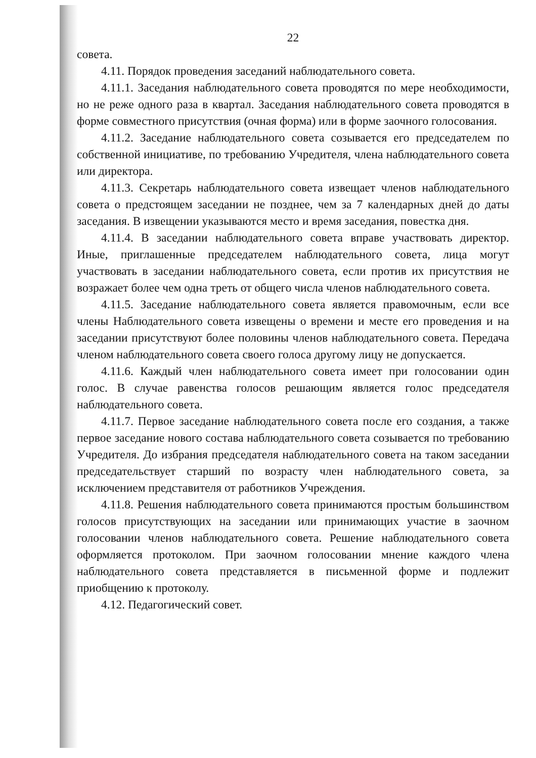22
совета.
4.11. Порядок проведения заседаний наблюдательного совета.
4.11.1. Заседания наблюдательного совета проводятся по мере необходимости, но не реже одного раза в квартал. Заседания наблюдательного совета проводятся в форме совместного присутствия (очная форма) или в форме заочного голосования.
4.11.2. Заседание наблюдательного совета созывается его председателем по собственной инициативе, по требованию Учредителя, члена наблюдательного совета или директора.
4.11.3. Секретарь наблюдательного совета извещает членов наблюдательного совета о предстоящем заседании не позднее, чем за 7 календарных дней до даты заседания. В извещении указываются место и время заседания, повестка дня.
4.11.4. В заседании наблюдательного совета вправе участвовать директор. Иные, приглашенные председателем наблюдательного совета, лица могут участвовать в заседании наблюдательного совета, если против их присутствия не возражает более чем одна треть от общего числа членов наблюдательного совета.
4.11.5. Заседание наблюдательного совета является правомочным, если все члены Наблюдательного совета извещены о времени и месте его проведения и на заседании присутствуют более половины членов наблюдательного совета. Передача членом наблюдательного совета своего голоса другому лицу не допускается.
4.11.6. Каждый член наблюдательного совета имеет при голосовании один голос. В случае равенства голосов решающим является голос председателя наблюдательного совета.
4.11.7. Первое заседание наблюдательного совета после его создания, а также первое заседание нового состава наблюдательного совета созывается по требованию Учредителя. До избрания председателя наблюдательного совета на таком заседании председательствует старший по возрасту член наблюдательного совета, за исключением представителя от работников Учреждения.
4.11.8. Решения наблюдательного совета принимаются простым большинством голосов присутствующих на заседании или принимающих участие в заочном голосовании членов наблюдательного совета. Решение наблюдательного совета оформляется протоколом. При заочном голосовании мнение каждого члена наблюдательного совета представляется в письменной форме и подлежит приобщению к протоколу.
4.12. Педагогический совет.